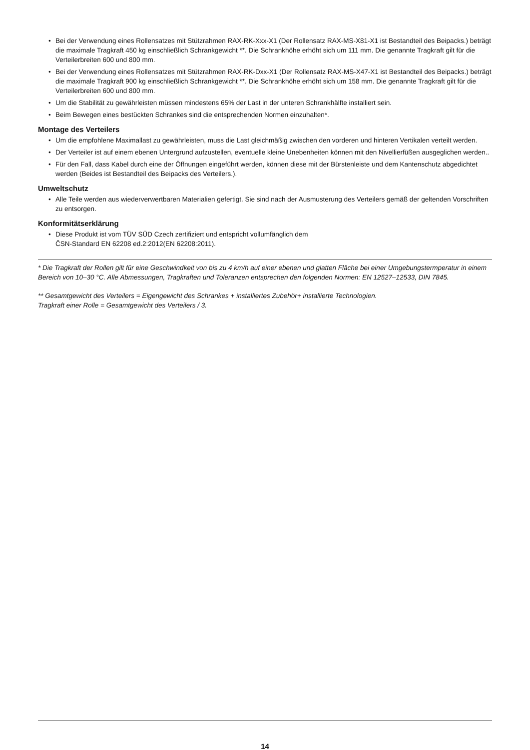• Bei der Verwendung eines Rollensatzes mit Stützrahmen RAX-RK-Xxx-X1 (Der Rollensatz RAX-MS-X81-X1 ist Bestandteil des Beipacks.) beträgt die maximale Tragkraft 450 kg einschließlich Schrankgewicht **. Die Schrankhöhe erhöht sich um 111 mm. Die genannte Tragkraft gilt für die Verteilerbreiten 600 und 800 mm.
• Bei der Verwendung eines Rollensatzes mit Stützrahmen RAX-RK-Dxx-X1 (Der Rollensatz RAX-MS-X47-X1 ist Bestandteil des Beipacks.) beträgt die maximale Tragkraft 900 kg einschließlich Schrankgewicht **. Die Schrankhöhe erhöht sich um 158 mm. Die genannte Tragkraft gilt für die Verteilerbreiten 600 und 800 mm.
• Um die Stabilität zu gewährleisten müssen mindestens 65% der Last in der unteren Schrankhälfte installiert sein.
• Beim Bewegen eines bestückten Schrankes sind die entsprechenden Normen einzuhalten*.
Montage des Verteilers
• Um die empfohlene Maximallast zu gewährleisten, muss die Last gleichmäßig zwischen den vorderen und hinteren Vertikalen verteilt werden.
• Der Verteiler ist auf einem ebenen Untergrund aufzustellen, eventuelle kleine Unebenheiten können mit den Nivellierfüßen ausgeglichen werden..
• Für den Fall, dass Kabel durch eine der Öffnungen eingeführt werden, können diese mit der Bürstenleiste und dem Kantenschutz abgedichtet werden (Beides ist Bestandteil des Beipacks des Verteilers.).
Umweltschutz
• Alle Teile werden aus wiederverwertbaren Materialien gefertigt. Sie sind nach der Ausmusterung des Verteilers gemäß der geltenden Vorschriften zu entsorgen.
Konformitätserklärung
• Diese Produkt ist vom TÜV SÜD Czech zertifiziert und entspricht vollumfänglich dem
ČSN-Standard EN 62208 ed.2:2012(EN 62208:2011).
* Die Tragkraft der Rollen gilt für eine Geschwindkeit von bis zu 4 km/h auf einer ebenen und glatten Fläche bei einer Umgebungstermperatur in einem Bereich von 10–30 °C. Alle Abmessungen, Tragkraften und Toleranzen entsprechen den folgenden Normen: EN 12527–12533, DIN 7845.
** Gesamtgewicht des Verteilers = Eigengewicht des Schrankes + installiertes Zubehör+ installierte Technologien.
Tragkraft einer Rolle = Gesamtgewicht des Verteilers / 3.
14